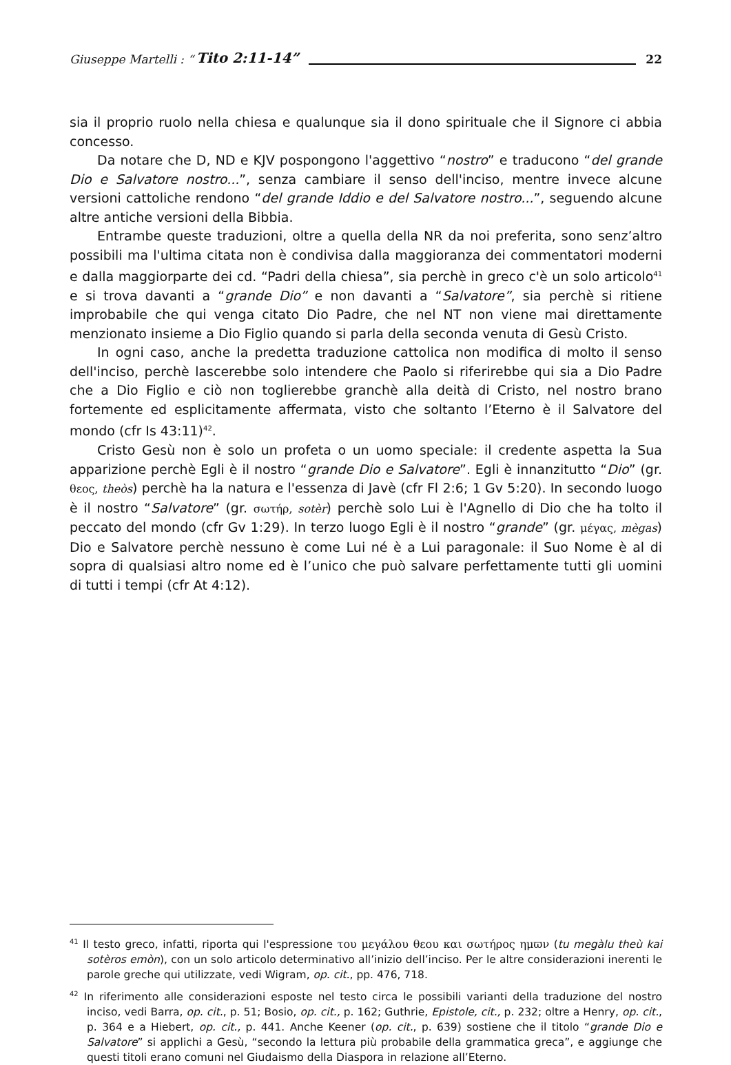Giuseppe Martelli : “Tito 2:11-14” 22
sia il proprio ruolo nella chiesa e qualunque sia il dono spirituale che il Signore ci abbia concesso.
Da notare che D, ND e KJV pospongono l'aggettivo “nostro” e traducono “del grande Dio e Salvatore nostro...”, senza cambiare il senso dell'inciso, mentre invece alcune versioni cattoliche rendono “del grande Iddio e del Salvatore nostro...”, seguendo alcune altre antiche versioni della Bibbia.
Entrambe queste traduzioni, oltre a quella della NR da noi preferita, sono senz’altro possibili ma l'ultima citata non è condivisa dalla maggioranza dei commentatori moderni e dalla maggiorparte dei cd. “Padri della chiesa”, sia perchè in greco c'è un solo articolo<sup>41</sup> e si trova davanti a “grande Dio” e non davanti a “Salvatore”, sia perchè si ritiene improbabile che qui venga citato Dio Padre, che nel NT non viene mai direttamente menzionato insieme a Dio Figlio quando si parla della seconda venuta di Gesù Cristo.
In ogni caso, anche la predetta traduzione cattolica non modifica di molto il senso dell'inciso, perchè lascerebbe solo intendere che Paolo si riferirebbe qui sia a Dio Padre che a Dio Figlio e ciò non toglierebbe granchè alla deità di Cristo, nel nostro brano fortemente ed esplicitamente affermata, visto che soltanto l’Eterno è il Salvatore del mondo (cfr Is 43:11)<sup>42</sup>.
Cristo Gesù non è solo un profeta o un uomo speciale: il credente aspetta la Sua apparizione perchè Egli è il nostro “grande Dio e Salvatore”. Egli è innanzitutto “Dio” (gr. θεος, theòs) perchè ha la natura e l'essenza di Javè (cfr Fl 2:6; 1 Gv 5:20). In secondo luogo è il nostro “Salvatore” (gr. σωτήρ, sotèr) perchè solo Lui è l'Agnello di Dio che ha tolto il peccato del mondo (cfr Gv 1:29). In terzo luogo Egli è il nostro “grande” (gr. μέγας, mègas) Dio e Salvatore perchè nessuno è come Lui né è a Lui paragonale: il Suo Nome è al di sopra di qualsiasi altro nome ed è l’unico che può salvare perfettamente tutti gli uomini di tutti i tempi (cfr At 4:12).
<sup>41</sup> Il testo greco, infatti, riporta qui l'espressione του μεγάλου θεου και σωτήρος ημϖν (tu megàlu theù kai sotèros emòn), con un solo articolo determinativo all’inizio dell’inciso. Per le altre considerazioni inerenti le parole greche qui utilizzate, vedi Wigram, op. cit., pp. 476, 718.
<sup>42</sup> In riferimento alle considerazioni esposte nel testo circa le possibili varianti della traduzione del nostro inciso, vedi Barra, op. cit., p. 51; Bosio, op. cit., p. 162; Guthrie, Epistole, cit., p. 232; oltre a Henry, op. cit., p. 364 e a Hiebert, op. cit., p. 441. Anche Keener (op. cit., p. 639) sostiene che il titolo “grande Dio e Salvatore” si applichi a Gesù, “secondo la lettura più probabile della grammatica greca”, e aggiunge che questi titoli erano comuni nel Giudaismo della Diaspora in relazione all’Eterno.